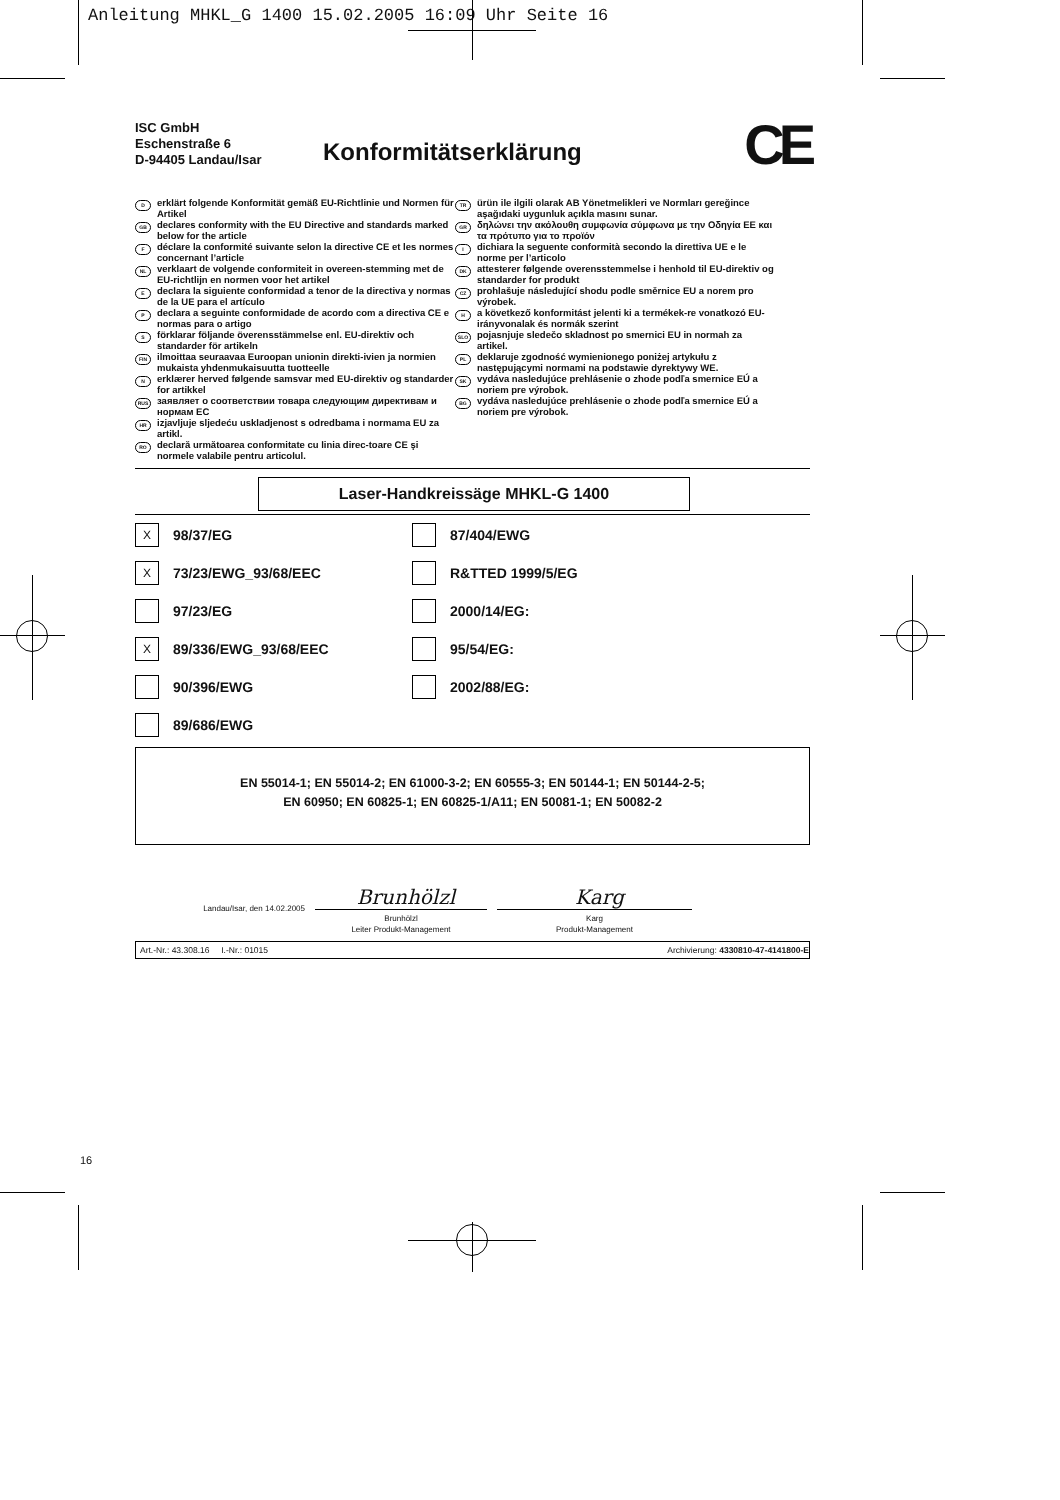Anleitung MHKL_G 1400 15.02.2005 16:09 Uhr Seite 16
ISC GmbH
Eschenstraße 6
D-94405 Landau/Isar
Konformitätserklärung
CE
Derklärt folgende Konformität gemäß EU-Richtlinie und Normen für Artikel
GB declares conformity with the EU Directive and standards marked below for the article
Fdéclare la conformité suivante selon la directive CE et les normes concernant l’article
NL verklaart de volgende conformiteit in overeen-stemming met de EU-richtlijn en normen voor het artikel
Edeclara la siguiente conformidad a tenor de la directiva y normas de la UE para el artículo
Pdeclara a seguinte conformidade de acordo com a directiva CE e normas para o artigo
Sförklarar följande överensstämmelse enl. EU-direktiv och standarder för artikeln
FIN ilmoittaa seuraavaa Euroopan unionin direkti-ivien ja normien mukaista yhdenmukaisuutta tuotteelle
Nerklærer herved følgende samsvar med EU-direktiv og standarder for artikkel
RUS заявляет о соответствии товара следующим директивам и нормам ЕС
HR izjavljuje sljedeću uskladjenost s odredbama i normama EU za artikl.
RO declară următoarea conformitate cu linia direc-toare CE şi normele valabile pentru articolul.
TR ürün ile ilgili olarak AB Yönetmelikleri ve Normları gereğince aşağıdaki uygunluk açıkla masını sunar.
GR δηλώνει την ακόλουθη συμφωνία σύμφωνα με την Οδηγία ΕΕ και τα πρότυπο για το προϊόν
Idichiara la seguente conformità secondo la direttiva UE e le norme per l’articolo
DK attesterer følgende overensstemmelse i henhold til EU-direktiv og standarder for produkt
CZ prohlašuje následující shodu podle směrnice EU a norem pro výrobek.
Ha következő konformitást jelenti ki a termékek-re vonatkozó EU-irányvonalak és normák szerint
SLO pojasnjuje sledečo skladnost po smernici EU in normah za artikel.
PL deklaruje zgodność wymienionego poniżej artykułu z następującymi normami na podstawie dyrektywy WE.
SK vydáva nasledujúce prehlásenie o zhode podľa smernice EÚ a noriem pre výrobok.
BG vydáva nasledujúce prehlásenie o zhode podľa smernice EÚ a noriem pre výrobok.
Laser-Handkreissäge MHKL-G 1400
X 98/37/EG
87/404/EWG
X 73/23/EWG_93/68/EEC
R&TTED 1999/5/EG
97/23/EG
2000/14/EG:
X 89/336/EWG_93/68/EEC
95/54/EG:
90/396/EWG
2002/88/EG:
89/686/EWG
EN 55014-1; EN 55014-2; EN 61000-3-2; EN 60555-3; EN 50144-1; EN 50144-2-5;
EN 60950; EN 60825-1; EN 60825-1/A11; EN 50081-1; EN 50082-2
Landau/Isar, den 14.02.2005
Brunhölzl
Brunhölzl
Leiter Produkt-Management
Karg
Karg
Produkt-Management
Art.-Nr.: 43.308.16 I.-Nr.: 01015 Archivierung: 4330810-47-4141800-E
16